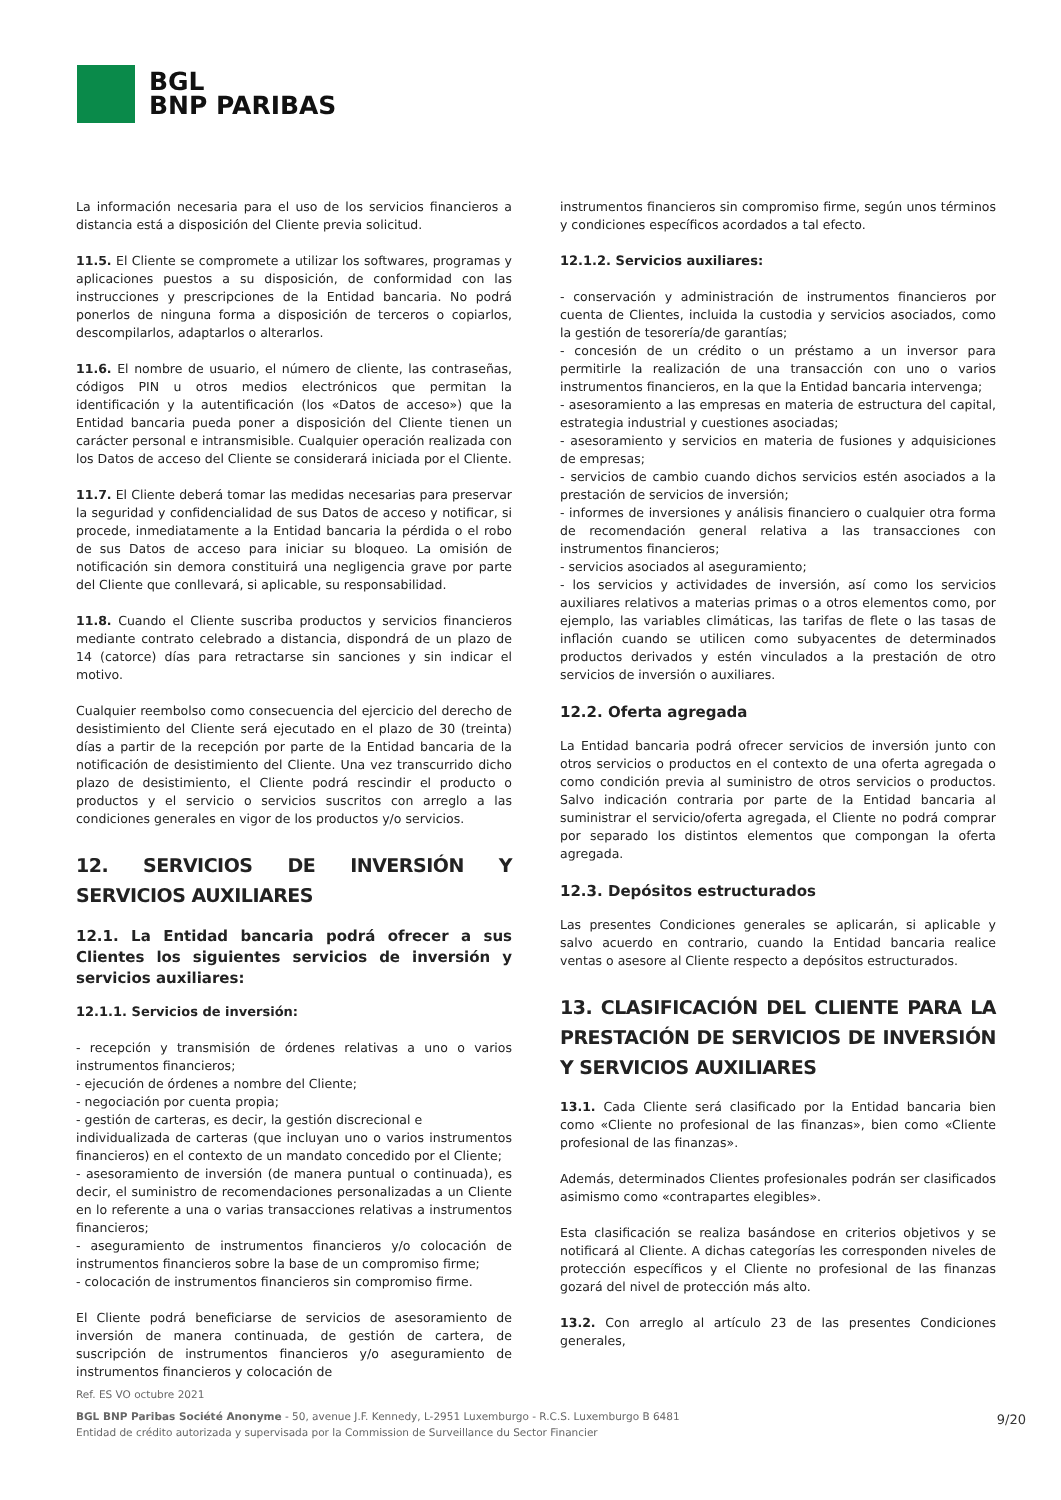BGL
BNP PARIBAS
La información necesaria para el uso de los servicios financieros a distancia está a disposición del Cliente previa solicitud.
11.5. El Cliente se compromete a utilizar los softwares, programas y aplicaciones puestos a su disposición, de conformidad con las instrucciones y prescripciones de la Entidad bancaria. No podrá ponerlos de ninguna forma a disposición de terceros o copiarlos, descompilarlos, adaptarlos o alterarlos.
11.6. El nombre de usuario, el número de cliente, las contraseñas, códigos PIN u otros medios electrónicos que permitan la identificación y la autentificación (los «Datos de acceso») que la Entidad bancaria pueda poner a disposición del Cliente tienen un carácter personal e intransmisible. Cualquier operación realizada con los Datos de acceso del Cliente se considerará iniciada por el Cliente.
11.7. El Cliente deberá tomar las medidas necesarias para preservar la seguridad y confidencialidad de sus Datos de acceso y notificar, si procede, inmediatamente a la Entidad bancaria la pérdida o el robo de sus Datos de acceso para iniciar su bloqueo. La omisión de notificación sin demora constituirá una negligencia grave por parte del Cliente que conllevará, si aplicable, su responsabilidad.
11.8. Cuando el Cliente suscriba productos y servicios financieros mediante contrato celebrado a distancia, dispondrá de un plazo de 14 (catorce) días para retractarse sin sanciones y sin indicar el motivo.
Cualquier reembolso como consecuencia del ejercicio del derecho de desistimiento del Cliente será ejecutado en el plazo de 30 (treinta) días a partir de la recepción por parte de la Entidad bancaria de la notificación de desistimiento del Cliente. Una vez transcurrido dicho plazo de desistimiento, el Cliente podrá rescindir el producto o productos y el servicio o servicios suscritos con arreglo a las condiciones generales en vigor de los productos y/o servicios.
12. SERVICIOS DE INVERSIÓN Y SERVICIOS AUXILIARES
12.1. La Entidad bancaria podrá ofrecer a sus Clientes los siguientes servicios de inversión y servicios auxiliares:
12.1.1. Servicios de inversión:
- recepción y transmisión de órdenes relativas a uno o varios instrumentos financieros;
- ejecución de órdenes a nombre del Cliente;
- negociación por cuenta propia;
- gestión de carteras, es decir, la gestión discrecional e
individualizada de carteras (que incluyan uno o varios instrumentos financieros) en el contexto de un mandato concedido por el Cliente;
- asesoramiento de inversión (de manera puntual o continuada), es decir, el suministro de recomendaciones personalizadas a un Cliente en lo referente a una o varias transacciones relativas a instrumentos financieros;
- aseguramiento de instrumentos financieros y/o colocación de instrumentos financieros sobre la base de un compromiso firme;
- colocación de instrumentos financieros sin compromiso firme.
El Cliente podrá beneficiarse de servicios de asesoramiento de inversión de manera continuada, de gestión de cartera, de suscripción de instrumentos financieros y/o aseguramiento de instrumentos financieros y colocación de
instrumentos financieros sin compromiso firme, según unos términos y condiciones específicos acordados a tal efecto.
12.1.2. Servicios auxiliares:
- conservación y administración de instrumentos financieros por cuenta de Clientes, incluida la custodia y servicios asociados, como la gestión de tesorería/de garantías;
- concesión de un crédito o un préstamo a un inversor para permitirle la realización de una transacción con uno o varios instrumentos financieros, en la que la Entidad bancaria intervenga;
- asesoramiento a las empresas en materia de estructura del capital, estrategia industrial y cuestiones asociadas;
- asesoramiento y servicios en materia de fusiones y adquisiciones de empresas;
- servicios de cambio cuando dichos servicios estén asociados a la prestación de servicios de inversión;
- informes de inversiones y análisis financiero o cualquier otra forma de recomendación general relativa a las transacciones con instrumentos financieros;
- servicios asociados al aseguramiento;
- los servicios y actividades de inversión, así como los servicios auxiliares relativos a materias primas o a otros elementos como, por ejemplo, las variables climáticas, las tarifas de flete o las tasas de inflación cuando se utilicen como subyacentes de determinados productos derivados y estén vinculados a la prestación de otro servicios de inversión o auxiliares.
12.2. Oferta agregada
La Entidad bancaria podrá ofrecer servicios de inversión junto con otros servicios o productos en el contexto de una oferta agregada o como condición previa al suministro de otros servicios o productos. Salvo indicación contraria por parte de la Entidad bancaria al suministrar el servicio/oferta agregada, el Cliente no podrá comprar por separado los distintos elementos que compongan la oferta agregada.
12.3. Depósitos estructurados
Las presentes Condiciones generales se aplicarán, si aplicable y salvo acuerdo en contrario, cuando la Entidad bancaria realice ventas o asesore al Cliente respecto a depósitos estructurados.
13. CLASIFICACIÓN DEL CLIENTE PARA LA PRESTACIÓN DE SERVICIOS DE INVERSIÓN Y SERVICIOS AUXILIARES
13.1. Cada Cliente será clasificado por la Entidad bancaria bien como «Cliente no profesional de las finanzas», bien como «Cliente profesional de las finanzas».
Además, determinados Clientes profesionales podrán ser clasificados asimismo como «contrapartes elegibles».
Esta clasificación se realiza basándose en criterios objetivos y se notificará al Cliente. A dichas categorías les corresponden niveles de protección específicos y el Cliente no profesional de las finanzas gozará del nivel de protección más alto.
13.2. Con arreglo al artículo 23 de las presentes Condiciones generales,
Ref. ES VO octubre 2021
BGL BNP Paribas Société Anonyme - 50, avenue J.F. Kennedy, L-2951 Luxemburgo - R.C.S. Luxemburgo B 6481
Entidad de crédito autorizada y supervisada por la Commission de Surveillance du Sector Financier
9/20